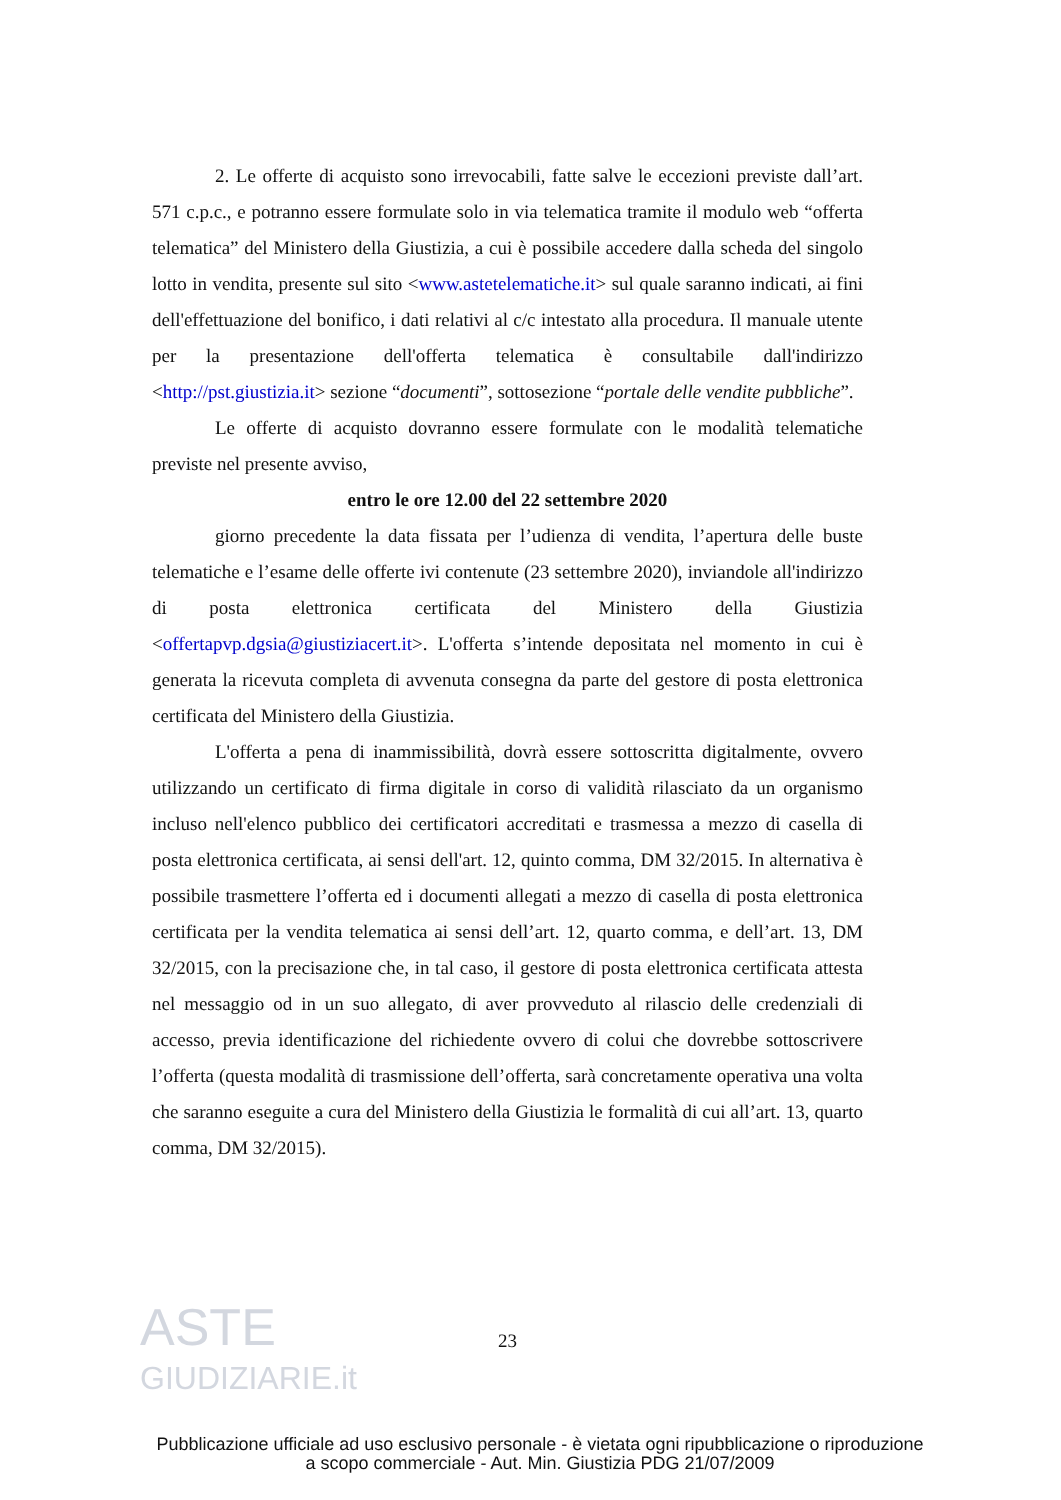ASTE
GIUDIZIARIE.it
2. Le offerte di acquisto sono irrevocabili, fatte salve le eccezioni previste dall’art. 571 c.p.c., e potranno essere formulate solo in via telematica tramite il modulo web “offerta telematica” del Ministero della Giustizia, a cui è possibile accedere dalla scheda del singolo lotto in vendita, presente sul sito <www.astetelematiche.it> sul quale saranno indicati, ai fini dell'effettuazione del bonifico, i dati relativi al c/c intestato alla procedura. Il manuale utente per la presentazione dell'offerta telematica è consultabile dall'indirizzo <http://pst.giustizia.it> sezione “documenti”, sottosezione “portale delle vendite pubbliche”.
Le offerte di acquisto dovranno essere formulate con le modalità telematiche previste nel presente avviso,
entro le ore 12.00 del 22 settembre 2020
giorno precedente la data fissata per l’udienza di vendita, l’apertura delle buste telematiche e l’esame delle offerte ivi contenute (23 settembre 2020), inviandole all'indirizzo di posta elettronica certificata del Ministero della Giustizia <offertapvp.dgsia@giustiziacert.it>. L'offerta s’intende depositata nel momento in cui è generata la ricevuta completa di avvenuta consegna da parte del gestore di posta elettronica certificata del Ministero della Giustizia.
L'offerta a pena di inammissibilità, dovrà essere sottoscritta digitalmente, ovvero utilizzando un certificato di firma digitale in corso di validità rilasciato da un organismo incluso nell'elenco pubblico dei certificatori accreditati e trasmessa a mezzo di casella di posta elettronica certificata, ai sensi dell'art. 12, quinto comma, DM 32/2015. In alternativa è possibile trasmettere l’offerta ed i documenti allegati a mezzo di casella di posta elettronica certificata per la vendita telematica ai sensi dell’art. 12, quarto comma, e dell’art. 13, DM 32/2015, con la precisazione che, in tal caso, il gestore di posta elettronica certificata attesta nel messaggio od in un suo allegato, di aver provveduto al rilascio delle credenziali di accesso, previa identificazione del richiedente ovvero di colui che dovrebbe sottoscrivere l’offerta (questa modalità di trasmissione dell’offerta, sarà concretamente operativa una volta che saranno eseguite a cura del Ministero della Giustizia le formalità di cui all’art. 13, quarto comma, DM 32/2015).
23
Pubblicazione ufficiale ad uso esclusivo personale - è vietata ogni ripubblicazione o riproduzione a scopo commerciale - Aut. Min. Giustizia PDG 21/07/2009